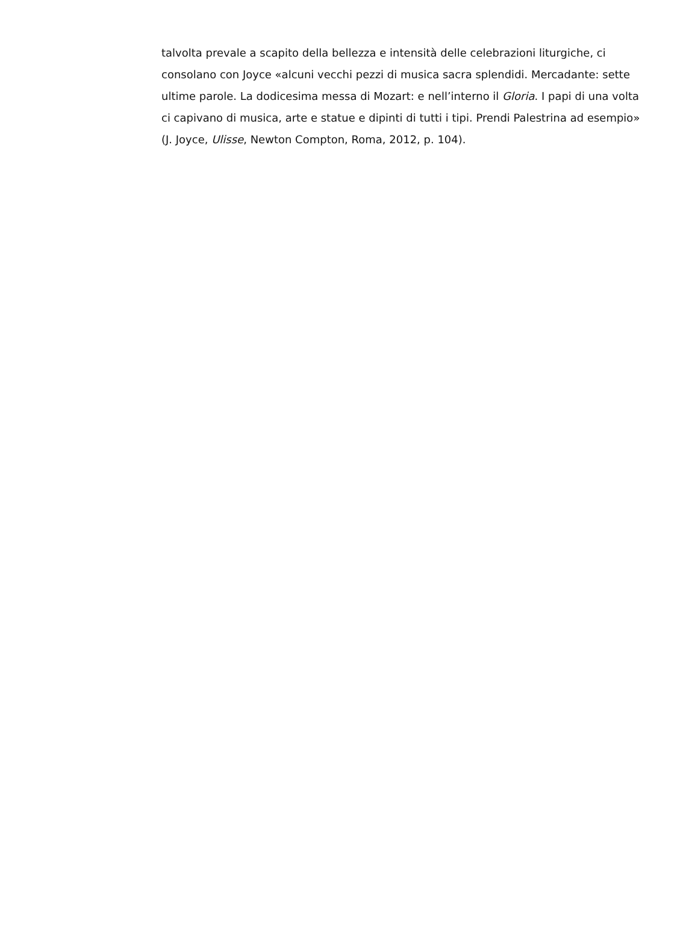talvolta prevale a scapito della bellezza e intensità delle celebrazioni liturgiche, ci consolano con Joyce «alcuni vecchi pezzi di musica sacra splendidi. Mercadante: sette ultime parole. La dodicesima messa di Mozart: e nell’interno il Gloria. I papi di una volta ci capivano di musica, arte e statue e dipinti di tutti i tipi. Prendi Palestrina ad esempio» (J. Joyce, Ulisse, Newton Compton, Roma, 2012, p. 104).